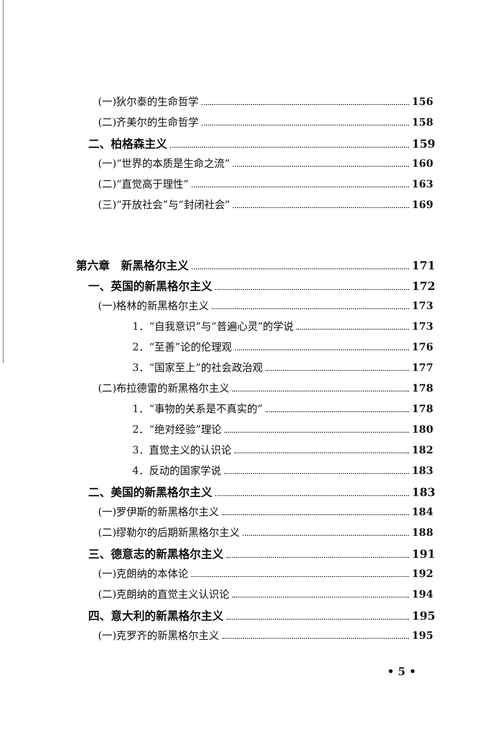(一)狄尔泰的生命哲学 156
(二)齐美尔的生命哲学 158
二、柏格森主义 159
(一)“世界的本质是生命之流” 160
(二)“直觉高于理性” 163
(三)“开放社会”与“封闭社会” 169
第六章　新黑格尔主义 171
一、英国的新黑格尔主义 172
(一)格林的新黑格尔主义 173
1．“自我意识”与“普遍心灵”的学说 173
2．“至善”论的伦理观 176
3．“国家至上”的社会政治观 177
(二)布拉德雷的新黑格尔主义 178
1．“事物的关系是不真实的” 178
2．“绝对经验”理论 180
3．直觉主义的认识论 182
4．反动的国家学说 183
二、美国的新黑格尔主义 183
(一)罗伊斯的新黑格尔主义 184
(二)缪勒尔的后期新黑格尔主义 188
三、德意志的新黑格尔主义 191
(一)克朗纳的本体论 192
(二)克朗纳的直觉主义认识论 194
四、意大利的新黑格尔主义 195
(一)克罗齐的新黑格尔主义 195
• 5 •